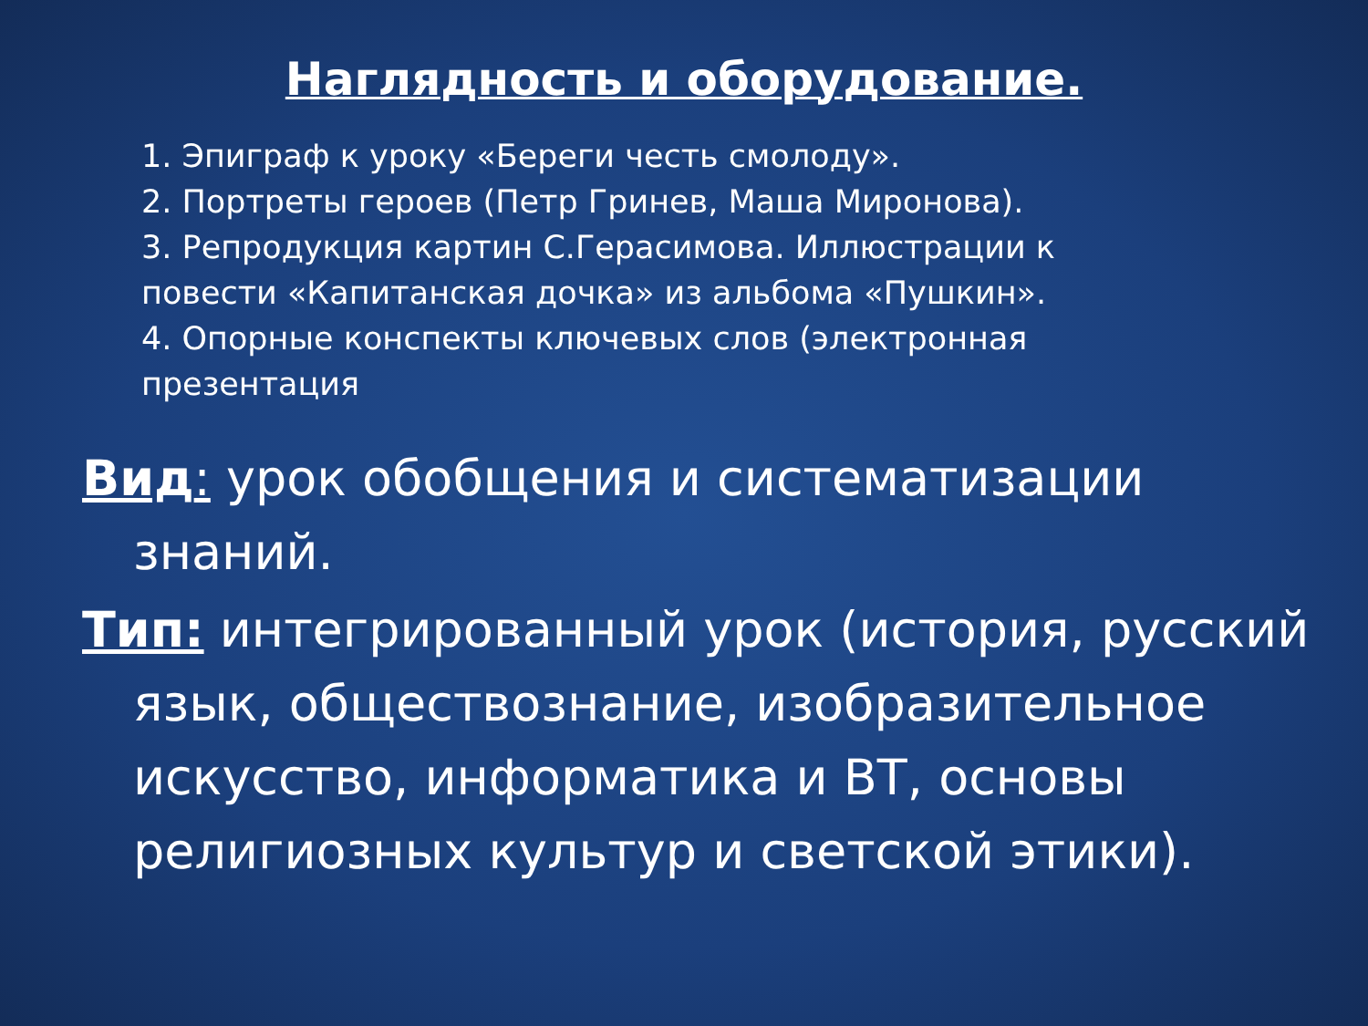Наглядность и оборудование.
1. Эпиграф к уроку «Береги честь смолоду».
2. Портреты героев (Петр Гринев, Маша Миронова).
3. Репродукция картин С.Герасимова. Иллюстрации к повести «Капитанская дочка» из альбома «Пушкин».
4. Опорные конспекты ключевых слов (электронная презентация
Вид: урок обобщения и систематизации знаний.
Тип: интегрированный урок (история, русский язык, обществознание, изобразительное искусство, информатика и ВТ, основы религиозных культур и светской этики).